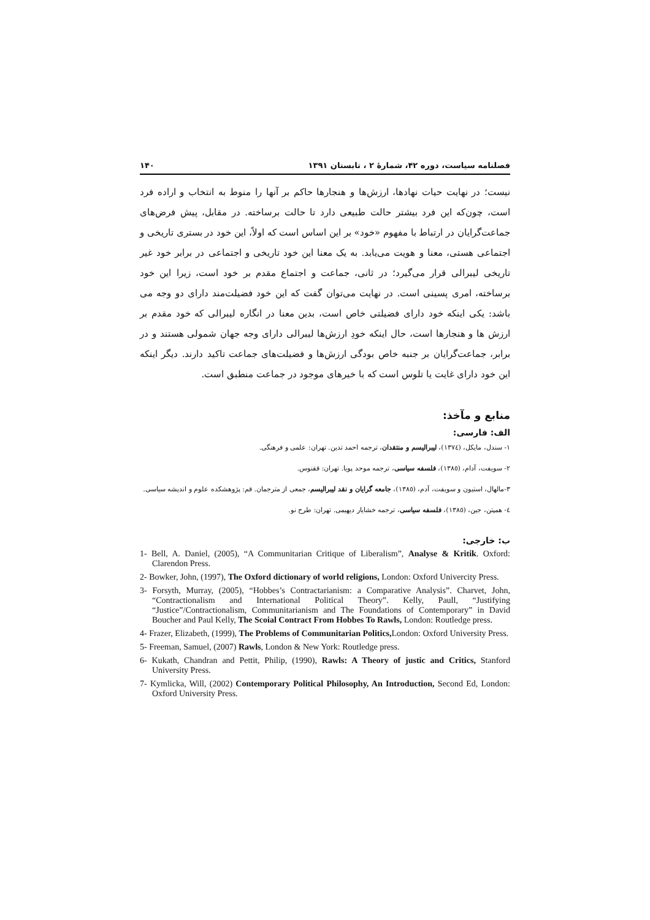فصلنامه سیاست، دوره ۴۲، شمارهٔ ۲ ، تابستان ۱۳۹۱ ۱۴۰
نیست؛ در نهایت حیات نهادها، ارزش‌ها و هنجارها حاکم بر آنها را منوط به انتخاب و اراده فرد است، چون‌که این فرد بیشتر حالت طبیعی دارد تا حالت برساخته. در مقابل، پیش فرض‌های جماعت‌گرایان در ارتباط با مفهوم «خود» بر این اساس است که اولاً، این خود در بستری تاریخی و اجتماعی هستی، معنا و هویت می‌یابد. به یک معنا این خود تاریخی و اجتماعی در برابر خود غیر تاریخی لیبرالی قرار می‌گیرد؛ در ثانی، جماعت و اجتماع مقدم بر خود است، زیرا این خود برساخته، امری پسینی است. در نهایت می‌توان گفت که این خود فضیلت‌مند دارای دو وجه می باشد: یکی اینکه خود دارای فضیلتی خاص است، بدین معنا در انگاره لیبرالی که خود مقدم بر ارزش ها و هنجارها است، حال اینکه خودِ ارزش‌ها لیبرالی دارای وجه جهان شمولی هستند و در برابر، جماعت‌گرایان بر جنبه خاص بودگی ارزش‌ها و فضیلت‌های جماعت تاکید دارند. دیگر اینکه این خود دارای غایت یا تلوس است که با خیرهای موجود در جماعت منطبق است.
منابع و مآخذ:
الف: فارسی:
۱- سندل، مایکل، (۱۳۷٤)، لیبرالیسم و منتقدان، ترجمه احمد تدین. تهران: علمی و فرهنگی.
۲- سویفت، آدام، (۱۳۸٥)، فلسفه سیاسی، ترجمه موحد پویا. تهران: ققنوس.
۳-مالهال، استیون و سویفت، آدم، (۱۳۸٥)، جامعه گرایان و نقد لیبرالیسم، جمعی از مترجمان. قم: پژوهشکده علوم و اندیشه سیاسی.
٤- همپتن، جین، (۱۳۸٥)، فلسفه سیاسی، ترجمه خشایار دیهیمی. تهران: طرح نو.
ب: خارجی:
1- Bell, A. Daniel, (2005), “A Communitarian Critique of Liberalism”, Analyse & Kritik. Oxford: Clarendon Press.
2- Bowker, John, (1997), The Oxford dictionary of world religions, London: Oxford Univercity Press.
3- Forsyth, Murray, (2005), “Hobbes’s Contractarianism: a Comparative Analysis”. Charvet, John, “Contractionalism and International Political Theory”. Kelly, Paull, “Justifying “Justice”/Contractionalism, Communitarianism and The Foundations of Contemporary” in David Boucher and Paul Kelly, The Scoial Contract From Hobbes To Rawls, London: Routledge press.
4- Frazer, Elizabeth, (1999), The Problems of Communitarian Politics, London: Oxford University Press.
5- Freeman, Samuel, (2007) Rawls, London & New York: Routledge press.
6- Kukath, Chandran and Pettit, Philip, (1990), Rawls: A Theory of justic and Critics, Stanford University Press.
7- Kymlicka, Will, (2002) Contemporary Political Philosophy, An Introduction, Second Ed, London: Oxford University Press.